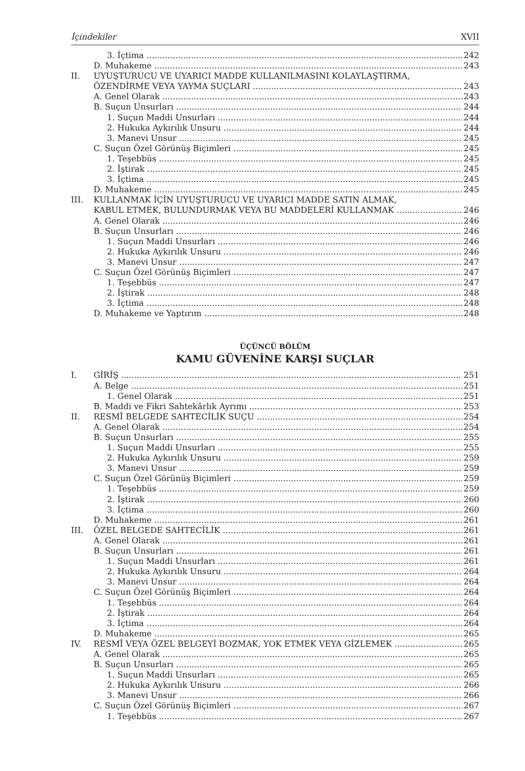İçindekiler XVII
3. İçtima 242
D. Muhakeme 243
II. UYUŞTURUCU VE UYARICI MADDE KULLANILMASINI KOLAYLAŞTIRMA,
ÖZENDİRME VEYA YAYMA SUÇLARI 243
A. Genel Olarak 243
B. Suçun Unsurları 244
1. Suçun Maddi Unsurları 244
2. Hukuka Aykırılık Unsuru 244
3. Manevi Unsur 245
C. Suçun Özel Görünüş Biçimleri 245
1. Teşebbüs 245
2. İştirak 245
3. İçtima 245
D. Muhakeme 245
III. KULLANMAK İÇİN UYUŞTURUCU VE UYARICI MADDE SATIN ALMAK,
KABUL ETMEK, BULUNDURMAK VEYA BU MADDELERİ KULLANMAK 246
A. Genel Olarak 246
B. Suçun Unsurları 246
1. Suçun Maddi Unsurları 246
2. Hukuka Aykırılık Unsuru 246
3. Manevi Unsur 247
C. Suçun Özel Görünüş Biçimleri 247
1. Teşebbüs 247
2. İştirak 248
3. İçtima 248
D. Muhakeme ve Yaptırım 248
ÜÇÜNCÜ BÖLÜM
KAMU GÜVENİNE KARŞI SUÇLAR
I. GİRİŞ 251
A. Belge 251
1. Genel Olarak 251
B. Maddi ve Fikri Sahtekârlık Ayrımı 253
II. RESMÎ BELGEDE SAHTECİLİK SUÇU 254
A. Genel Olarak 254
B. Suçun Unsurları 255
1. Suçun Maddi Unsurları 255
2. Hukuka Aykırılık Unsuru 259
3. Manevi Unsur 259
C. Suçun Özel Görünüş Biçimleri 259
1. Teşebbüs 259
2. İştirak 260
3. İçtima 260
D. Muhakeme 261
III. ÖZEL BELGEDE SAHTECİLİK 261
A. Genel Olarak 261
B. Suçun Unsurları 261
1. Suçun Maddi Unsurları 261
2. Hukuka Aykırılık Unsuru 264
3. Manevi Unsur 264
C. Suçun Özel Görünüş Biçimleri 264
1. Teşebbüs 264
2. İştirak 264
3. İçtima 264
D. Muhakeme 265
IV. RESMÎ VEYA ÖZEL BELGEYİ BOZMAK, YOK ETMEK VEYA GİZLEMEK 265
A. Genel Olarak 265
B. Suçun Unsurları 265
1. Suçun Maddi Unsurları 265
2. Hukuka Aykırılık Unsuru 266
3. Manevi Unsur 266
C. Suçun Özel Görünüş Biçimleri 267
1. Teşebbüs 267